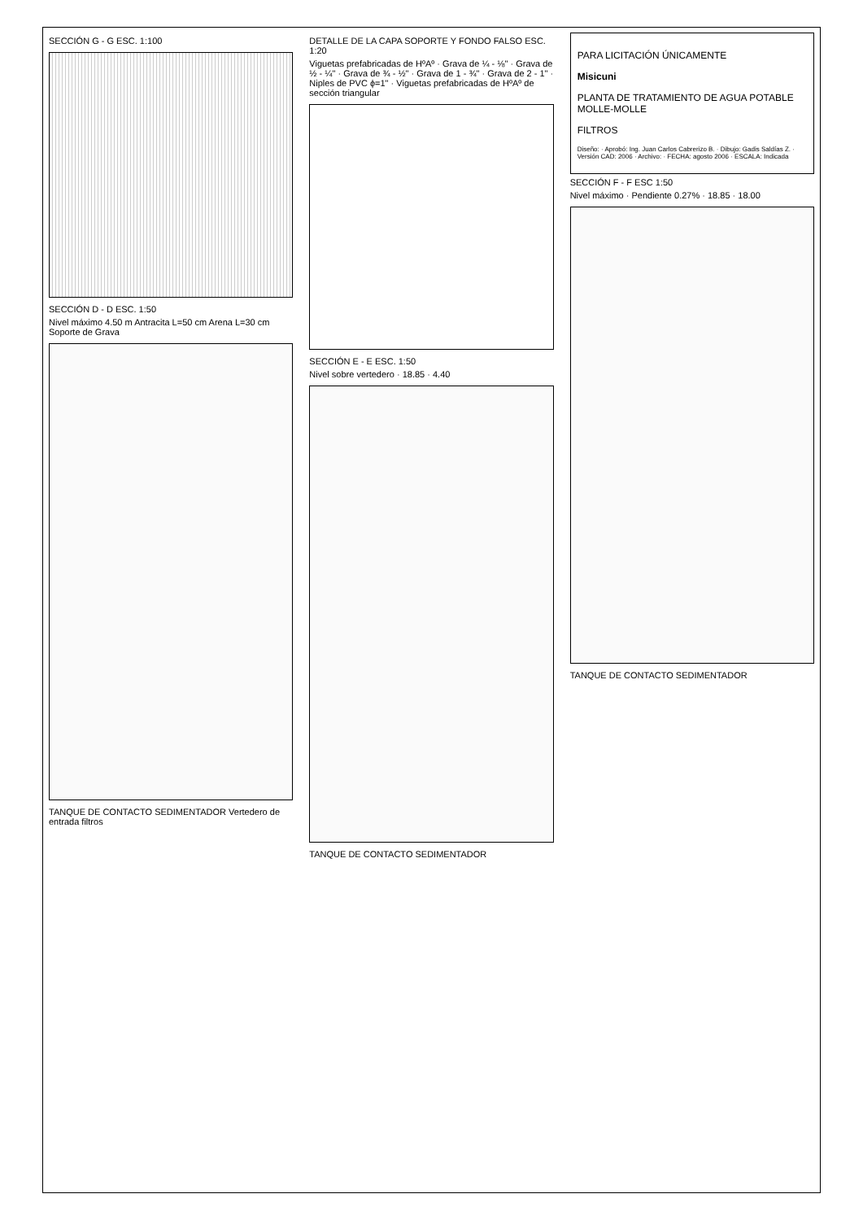SECCIÓN G - G ESC. 1:100
SECCIÓN D - D ESC. 1:50
Nivel máximo 4.50 m Antracita L=50 cm Arena L=30 cm Soporte de Grava
TANQUE DE CONTACTO SEDIMENTADOR Vertedero de entrada filtros
DETALLE DE LA CAPA SOPORTE Y FONDO FALSO ESC. 1:20
Viguetas prefabricadas de HºAº · Grava de ¼ - ⅛" · Grava de ½ - ¼" · Grava de ¾ - ½" · Grava de 1 - ¾" · Grava de 2 - 1" · Niples de PVC ϕ=1" · Viguetas prefabricadas de HºAº de sección triangular
SECCIÓN E - E ESC. 1:50
Nivel sobre vertedero · 18.85 · 4.40
TANQUE DE CONTACTO SEDIMENTADOR
PARA LICITACIÓN ÚNICAMENTE
Misicuni
PLANTA DE TRATAMIENTO DE AGUA POTABLE MOLLE-MOLLE
FILTROS
Diseño: · Aprobó: Ing. Juan Carlos Cabrerizo B. · Dibujo: Gadis Saldías Z. · Versión CAD: 2006 · Archivo: · FECHA: agosto 2006 · ESCALA: Indicada
SECCIÓN F - F ESC 1:50
Nivel máximo · Pendiente 0.27% · 18.85 · 18.00
TANQUE DE CONTACTO SEDIMENTADOR